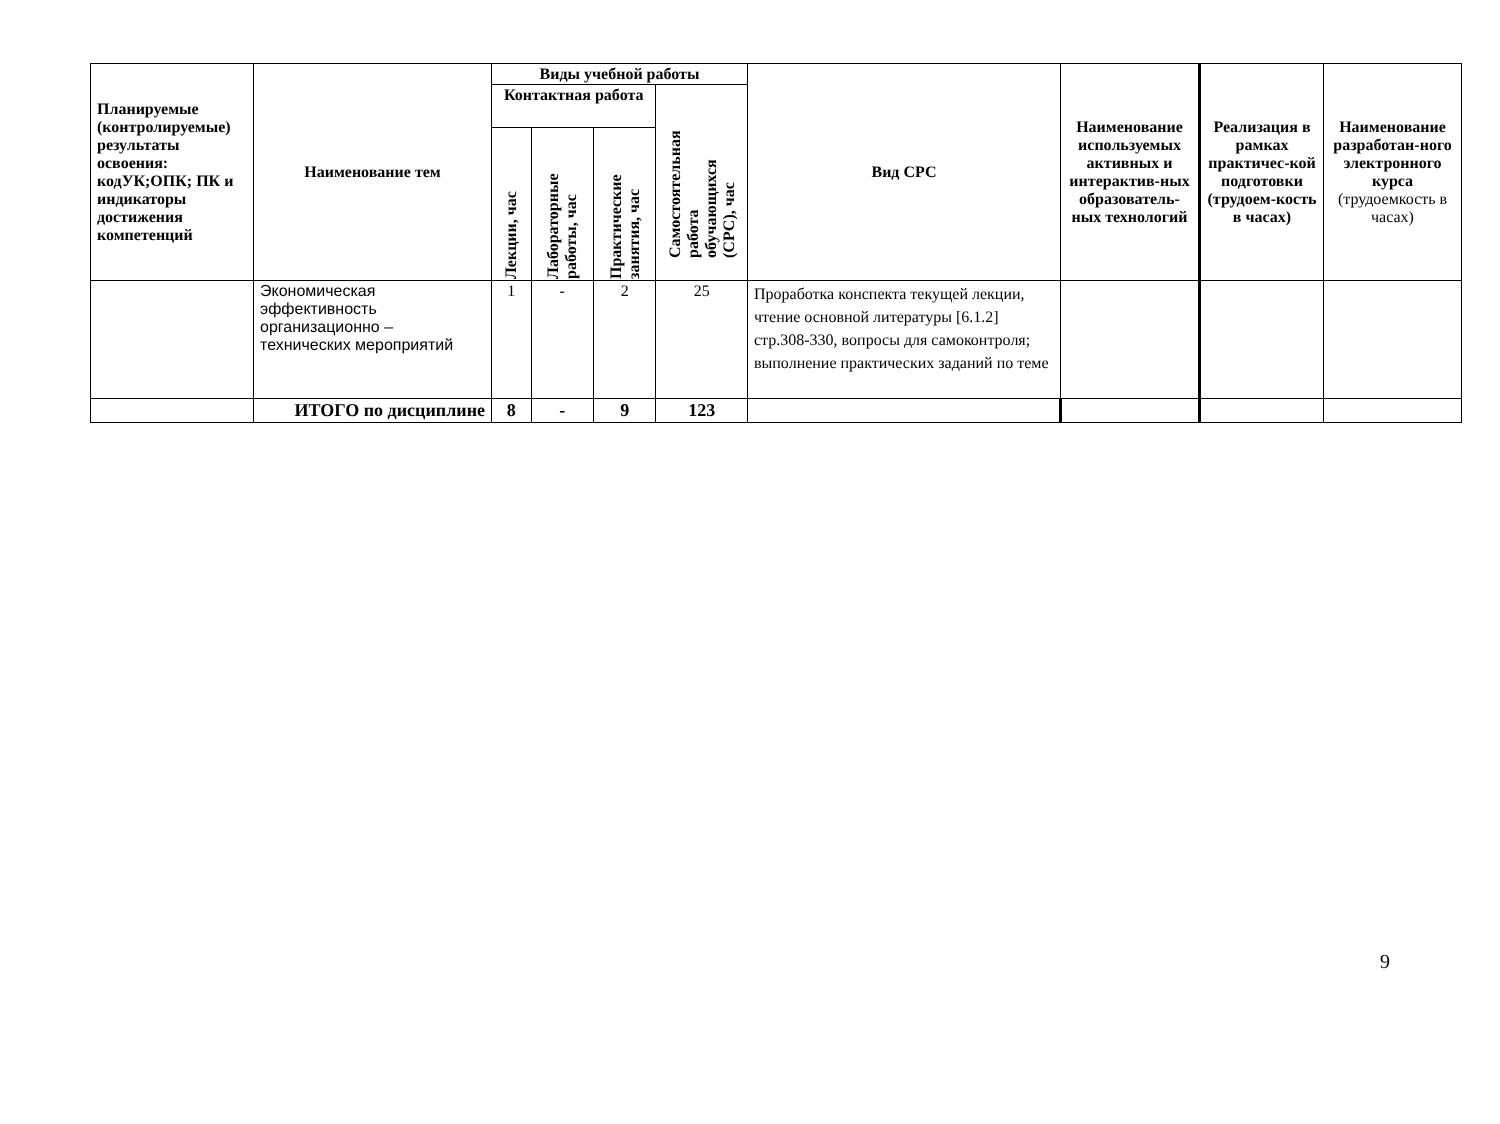| Планируемые (контролируемые) результаты освоения: кодУК;ОПК; ПК и индикаторы достижения компетенций | Наименование тем | Виды учебной работы | | | | Вид СРС | Наименование используемых активных и интерактив-ных образователь-ных технологий | Реализация в рамках практичес-кой подготовки (трудоем-кость в часах) | Наименование разработан-ного электронного курса (трудоемкость в часах) |
| --- | --- | --- | --- | --- | --- | --- | --- | --- | --- |
| | | Контактная работа | | | Самостоятельная работа обучающихся (СРС), час | | | | |
| | | Лекции, час | Лабораторные работы, час | Практические занятия, час | | | | | |
| | Экономическая эффективность организационно – технических мероприятий | 1 | - | 2 | 25 | Проработка конспекта текущей лекции, чтение основной литературы [6.1.2] стр.308-330, вопросы для самоконтроля; выполнение практических заданий по теме | | | |
| | ИТОГО по дисциплине | 8 | - | 9 | 123 | | | | |
9